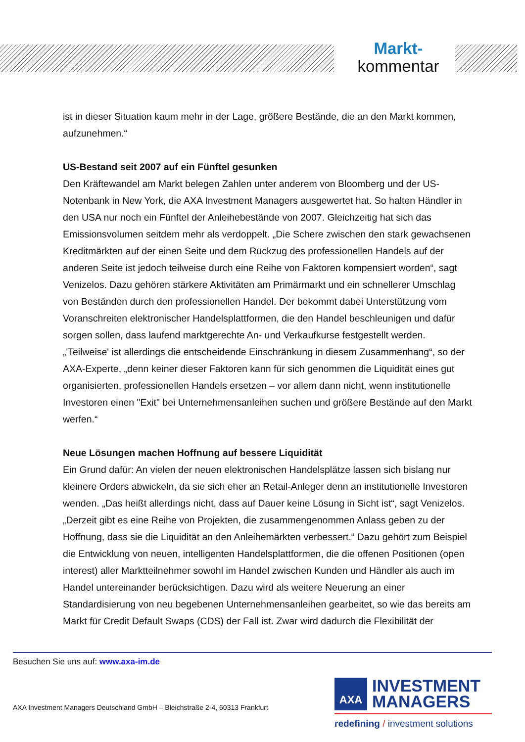Markt-
kommentar
ist in dieser Situation kaum mehr in der Lage, größere Bestände, die an den Markt kommen, aufzunehmen.“
US-Bestand seit 2007 auf ein Fünftel gesunken
Den Kräftewandel am Markt belegen Zahlen unter anderem von Bloomberg und der US-Notenbank in New York, die AXA Investment Managers ausgewertet hat. So halten Händler in den USA nur noch ein Fünftel der Anleihebestände von 2007. Gleichzeitig hat sich das Emissionsvolumen seitdem mehr als verdoppelt. „Die Schere zwischen den stark gewachsenen Kreditmärkten auf der einen Seite und dem Rückzug des professionellen Handels auf der anderen Seite ist jedoch teilweise durch eine Reihe von Faktoren kompensiert worden“, sagt Venizelos. Dazu gehören stärkere Aktivitäten am Primärmarkt und ein schnellerer Umschlag von Beständen durch den professionellen Handel. Der bekommt dabei Unterstützung vom Voranschreiten elektronischer Handelsplattformen, die den Handel beschleunigen und dafür sorgen sollen, dass laufend marktgerechte An- und Verkaufkurse festgestellt werden. „'Teilweise' ist allerdings die entscheidende Einschränkung in diesem Zusammenhang“, so der AXA-Experte, „denn keiner dieser Faktoren kann für sich genommen die Liquidität eines gut organisierten, professionellen Handels ersetzen – vor allem dann nicht, wenn institutionelle Investoren einen "Exit" bei Unternehmensanleihen suchen und größere Bestände auf den Markt werfen.“
Neue Lösungen machen Hoffnung auf bessere Liquidität
Ein Grund dafür: An vielen der neuen elektronischen Handelsplätze lassen sich bislang nur kleinere Orders abwickeln, da sie sich eher an Retail-Anleger denn an institutionelle Investoren wenden. „Das heißt allerdings nicht, dass auf Dauer keine Lösung in Sicht ist“, sagt Venizelos. „Derzeit gibt es eine Reihe von Projekten, die zusammengenommen Anlass geben zu der Hoffnung, dass sie die Liquidität an den Anleihemärkten verbessert.“ Dazu gehört zum Beispiel die Entwicklung von neuen, intelligenten Handelsplattformen, die die offenen Positionen (open interest) aller Marktteilnehmer sowohl im Handel zwischen Kunden und Händler als auch im Handel untereinander berücksichtigen. Dazu wird als weitere Neuerung an einer Standardisierung von neu begebenen Unternehmensanleihen gearbeitet, so wie das bereits am Markt für Credit Default Swaps (CDS) der Fall ist. Zwar wird dadurch die Flexibilität der
Besuchen Sie uns auf: www.axa-im.de
AXA Investment Managers Deutschland GmbH – Bleichstraße 2-4, 60313 Frankfurt
AXA INVESTMENT
MANAGERS
redefining / investment solutions